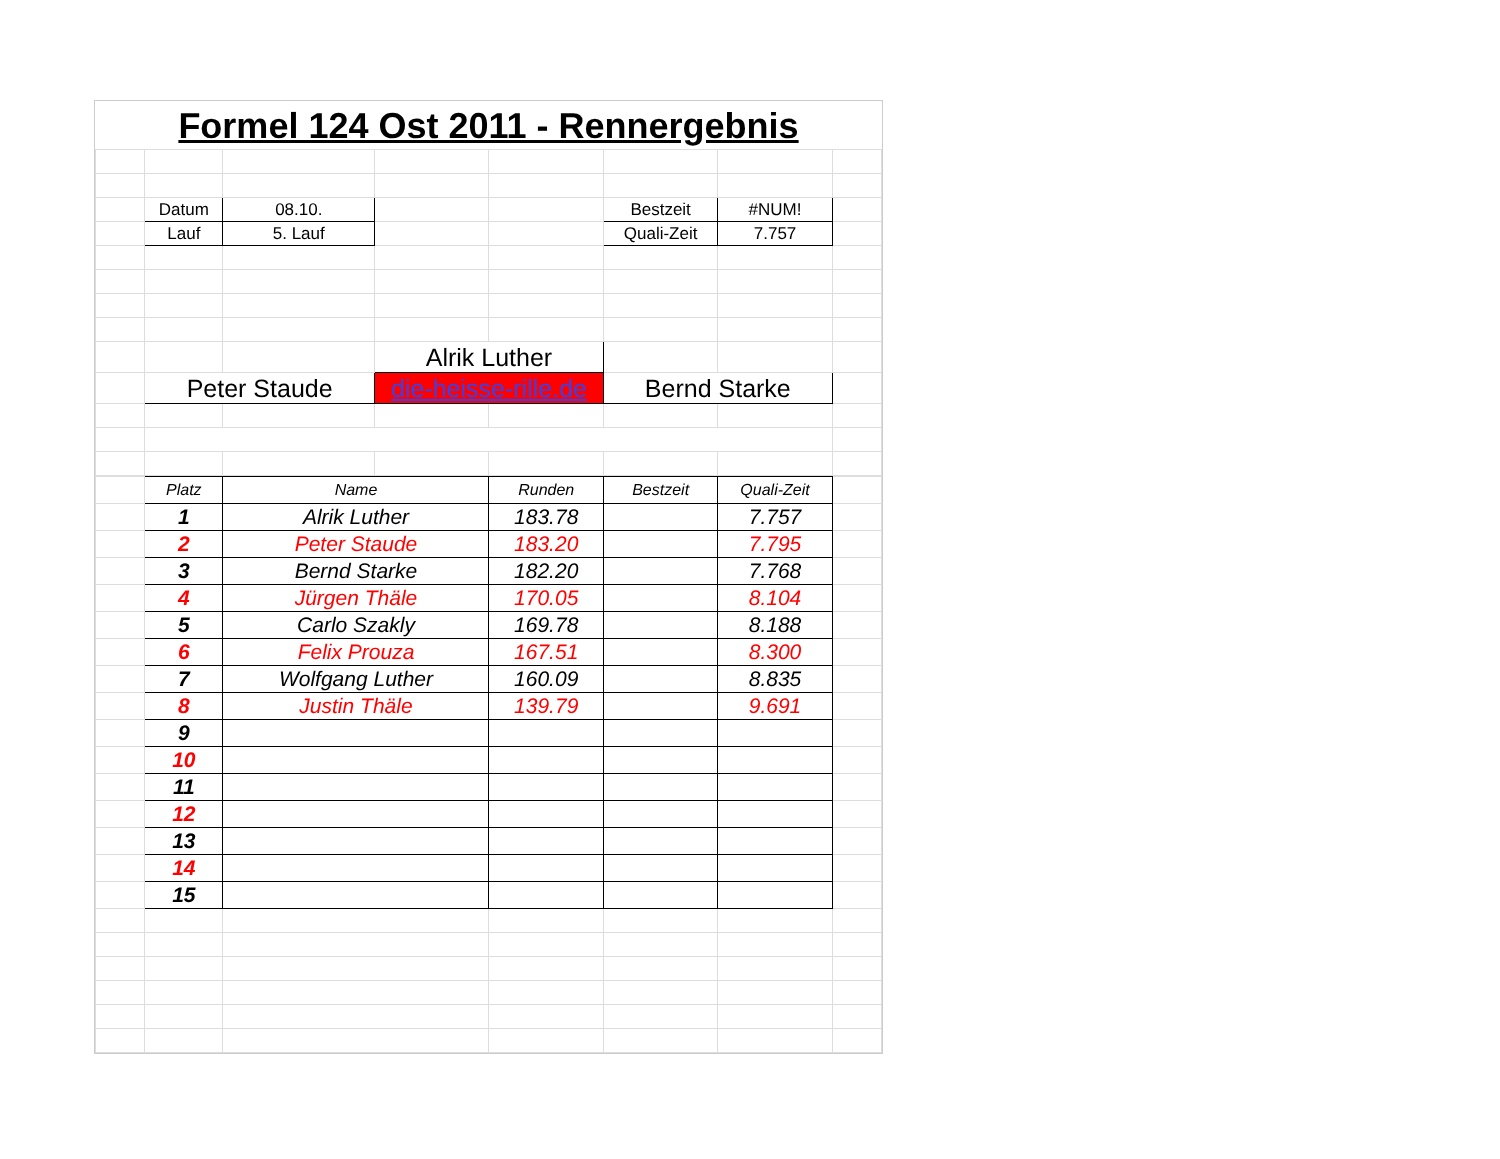Formel 124 Ost 2011 - Rennergebnis
| | Datum | 08.10. | | | Bestzeit | #NUM! | |
| | Lauf | 5. Lauf | | | Quali-Zeit | 7.757 | |
| | | | Alrik Luther | | | | |
| | Peter Staude | | die-heisse-rille.de | | Bernd Starke | | |
| | Platz | Name | Runden | Bestzeit | Quali-Zeit | |
| | 1 | Alrik Luther | 183.78 | | 7.757 | |
| | 2 | Peter Staude | 183.20 | | 7.795 | |
| | 3 | Bernd Starke | 182.20 | | 7.768 | |
| | 4 | Jürgen Thäle | 170.05 | | 8.104 | |
| | 5 | Carlo Szakly | 169.78 | | 8.188 | |
| | 6 | Felix Prouza | 167.51 | | 8.300 | |
| | 7 | Wolfgang Luther | 160.09 | | 8.835 | |
| | 8 | Justin Thäle | 139.79 | | 9.691 | |
| | 9 | | | | | |
| | 10 | | | | | |
| | 11 | | | | | |
| | 12 | | | | | |
| | 13 | | | | | |
| | 14 | | | | | |
| | 15 | | | | | |